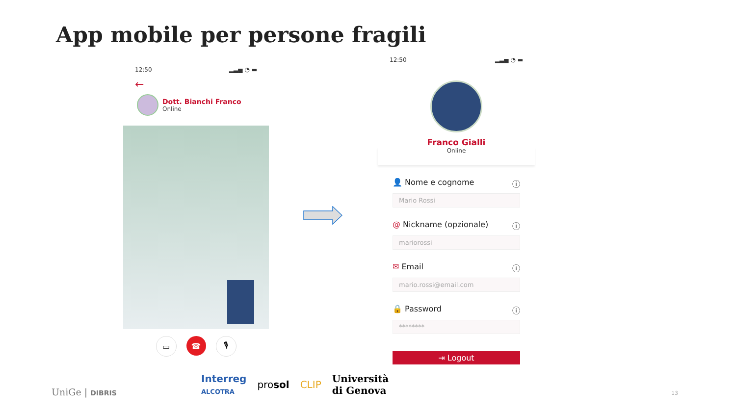App mobile per persone fragili
12:50 ▂▃▅ ◔ ▬
←
Dott. Bianchi Franco
Online
▭ ☎ 🎙
12:50 ▂▃▅ ◔ ▬
Franco Gialli
Online
👤 Nome e cognome ⓘ
Mario Rossi
@ Nickname (opzionale) ⓘ
mariorossi
✉ Email ⓘ
mario.rossi@email.com
🔒 Password ⓘ
********
⇥ Logout
UniGe | DIBRIS
Interreg
ALCOTRA prosol CLIP Università
di Genova
13